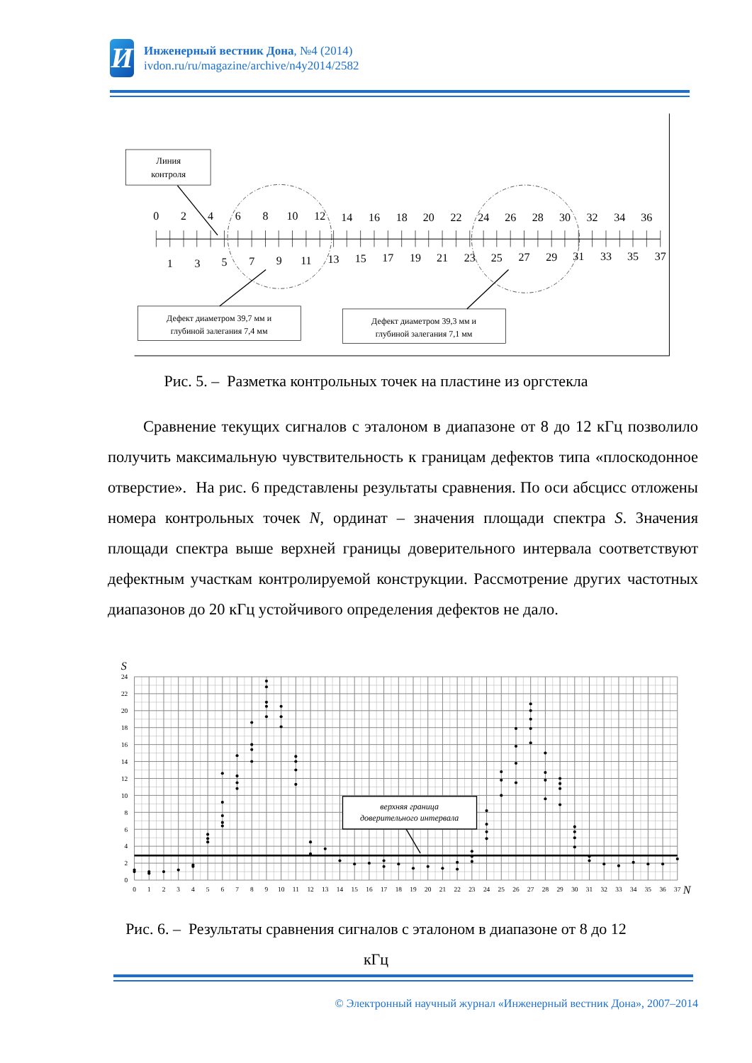И
Инженерный вестник Дона, №4 (2014)
ivdon.ru/ru/magazine/archive/n4y2014/2582
Линия
контроля
0
2
4
6
8
10
12
14
16
18
20
22
24
26
28
30
32
34
36
1
3
5
7
9
11
13
15
17
19
21
23
25
27
29
31
33
35
37
Дефект диаметром 39,7 мм и
глубиной залегания 7,4 мм
Дефект диаметром 39,3 мм и
глубиной залегания 7,1 мм
Рис. 5. – Разметка контрольных точек на пластине из оргстекла
Сравнение текущих сигналов с эталоном в диапазоне от 8 до 12 кГц позволило получить максимальную чувствительность к границам дефектов типа «плоскодонное отверстие». На рис. 6 представлены результаты сравнения. По оси абсцисс отложены номера контрольных точек N, ординат – значения площади спектра S. Значения площади спектра выше верхней границы доверительного интервала соответствуют дефектным участкам контролируемой конструкции. Рассмотрение других частотных диапазонов до 20 кГц устойчивого определения дефектов не дало.
S
0
2
4
6
8
10
12
14
16
18
20
22
24
0
1
2
3
4
5
6
7
8
9
10
11
12
13
14
15
16
17
18
19
20
21
22
23
24
25
26
27
28
29
30
31
32
33
34
35
36
37
N
верхняя граница
доверительного интервала
Рис. 6. – Результаты сравнения сигналов с эталоном в диапазоне от 8 до 12
кГц
© Электронный научный журнал «Инженерный вестник Дона», 2007–2014